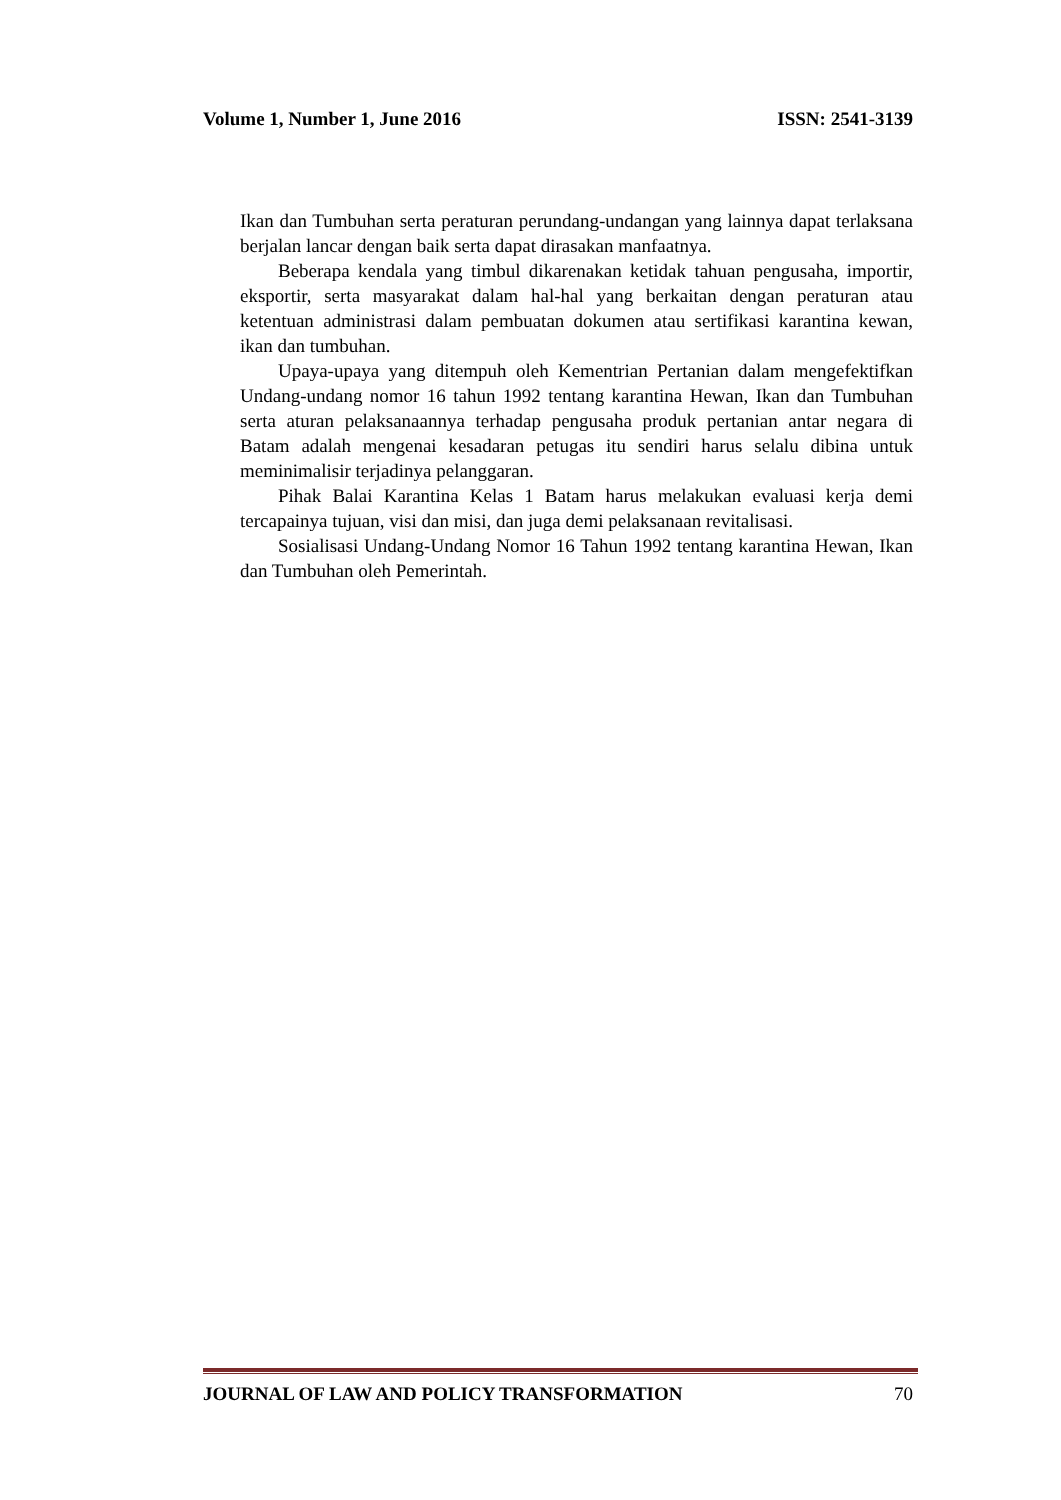Volume 1, Number 1, June 2016 ISSN: 2541-3139
Ikan dan Tumbuhan serta peraturan perundang-undangan yang lainnya dapat terlaksana berjalan lancar dengan baik serta dapat dirasakan manfaatnya.
Beberapa kendala yang timbul dikarenakan ketidak tahuan pengusaha, importir, eksportir, serta masyarakat dalam hal-hal yang berkaitan dengan peraturan atau ketentuan administrasi dalam pembuatan dokumen atau sertifikasi karantina kewan, ikan dan tumbuhan.
Upaya-upaya yang ditempuh oleh Kementrian Pertanian dalam mengefektifkan Undang-undang nomor 16 tahun 1992 tentang karantina Hewan, Ikan dan Tumbuhan serta aturan pelaksanaannya terhadap pengusaha produk pertanian antar negara di Batam adalah mengenai kesadaran petugas itu sendiri harus selalu dibina untuk meminimalisir terjadinya pelanggaran.
Pihak Balai Karantina Kelas 1 Batam harus melakukan evaluasi kerja demi tercapainya tujuan, visi dan misi, dan juga demi pelaksanaan revitalisasi.
Sosialisasi Undang-Undang Nomor 16 Tahun 1992 tentang karantina Hewan, Ikan dan Tumbuhan oleh Pemerintah.
JOURNAL OF LAW AND POLICY TRANSFORMATION 70